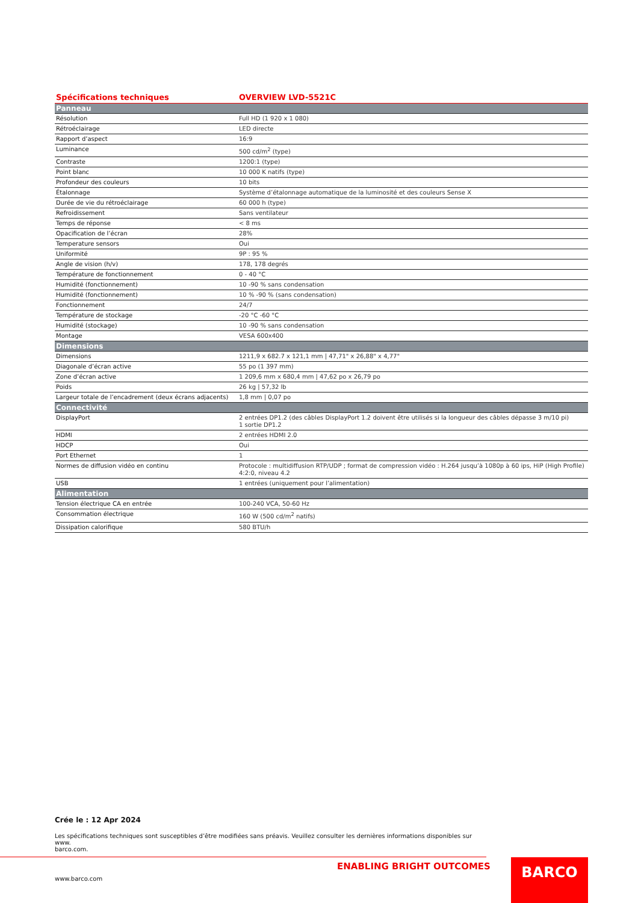| Spécifications techniques | OVERVIEW LVD-5521C |
| --- | --- |
| Panneau | |
| Résolution | Full HD (1 920 x 1 080) |
| Rétroéclairage | LED directe |
| Rapport d’aspect | 16:9 |
| Luminance | 500 cd/m<sup>2</sup> (type) |
| Contraste | 1200:1 (type) |
| Point blanc | 10 000 K natifs (type) |
| Profondeur des couleurs | 10 bits |
| Étalonnage | Système d’étalonnage automatique de la luminosité et des couleurs Sense X |
| Durée de vie du rétroéclairage | 60 000 h (type) |
| Refroidissement | Sans ventilateur |
| Temps de réponse | < 8 ms |
| Opacification de l’écran | 28% |
| Temperature sensors | Oui |
| Uniformité | 9P : 95 % |
| Angle de vision (h/v) | 178, 178 degrés |
| Température de fonctionnement | 0 - 40 °C |
| Humidité (fonctionnement) | 10 -90 % sans condensation |
| Humidité (fonctionnement) | 10 % -90 % (sans condensation) |
| Fonctionnement | 24/7 |
| Température de stockage | -20 °C -60 °C |
| Humidité (stockage) | 10 -90 % sans condensation |
| Montage | VESA 600x400 |
| Dimensions | |
| Dimensions | 1211,9 x 682.7 x 121,1 mm / 47,71" x 26,88" x 4,77" |
| Diagonale d’écran active | 55 po (1 397 mm) |
| Zone d’écran active | 1 209,6 mm x 680,4 mm / 47,62 po x 26,79 po |
| Poids | 26 kg / 57,32 lb |
| Largeur totale de l’encadrement (deux écrans adjacents) | 1,8 mm / 0,07 po |
| Connectivité | |
| DisplayPort | 2 entrées DP1.2 (des câbles DisplayPort 1.2 doivent être utilisés si la longueur des câbles dépasse 3 m/10 pi) 1 sortie DP1.2 |
| HDMI | 2 entrées HDMI 2.0 |
| HDCP | Oui |
| Port Ethernet | 1 |
| Normes de diffusion vidéo en continu | Protocole : multidiffusion RTP/UDP ; format de compression vidéo : H.264 jusqu’à 1080p à 60 ips, HiP (High Profile) 4:2:0, niveau 4.2 |
| USB | 1 entrées (uniquement pour l’alimentation) |
| Alimentation | |
| Tension électrique CA en entrée | 100-240 VCA, 50-60 Hz |
| Consommation électrique | 160 W (500 cd/m<sup>2</sup> natifs) |
| Dissipation calorifique | 580 BTU/h |
Crée le : 12 Apr 2024
Les spécifications techniques sont susceptibles d’être modifiées sans préavis. Veuillez consulter les dernières informations disponibles sur www.
barco.com.
ENABLING BRIGHT OUTCOMES
www.barco.com
BARCO